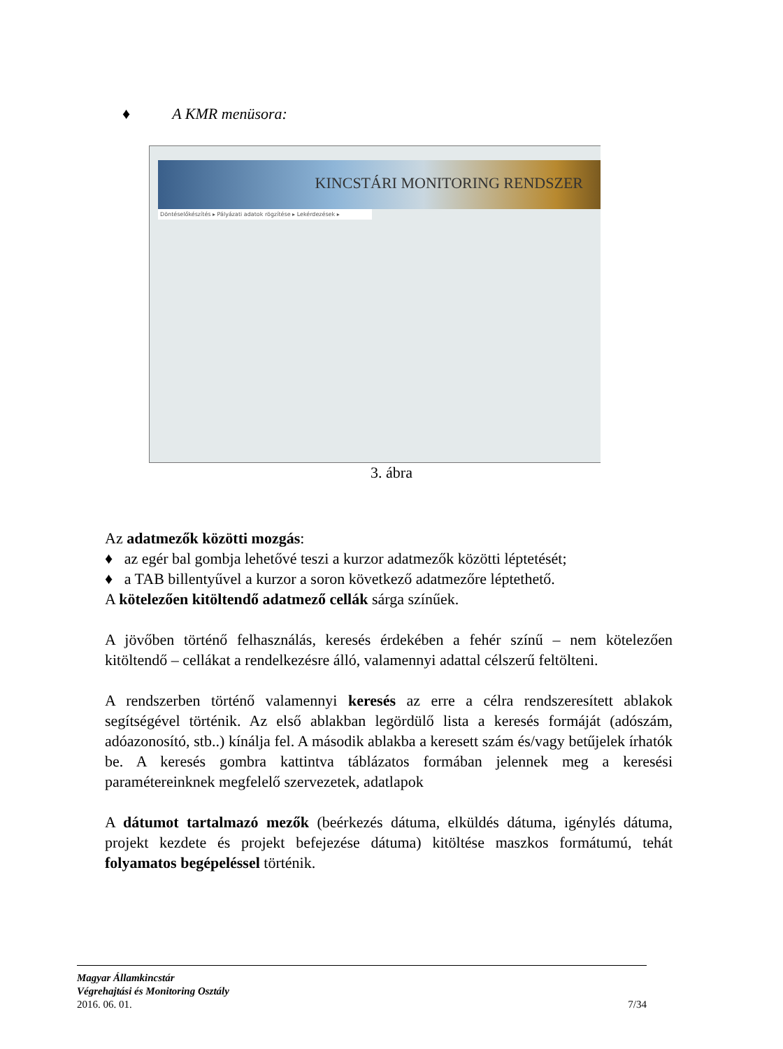♦ A KMR menüsora:
KINCSTÁRI MONITORING RENDSZER
Döntéselőkészítés ▸ Pályázati adatok rögzítése ▸ Lekérdezések ▸
3. ábra
Az adatmezők közötti mozgás:
♦ az egér bal gombja lehetővé teszi a kurzor adatmezők közötti léptetését;
♦ a TAB billentyűvel a kurzor a soron következő adatmezőre léptethető.
A kötelezően kitöltendő adatmező cellák sárga színűek.
A jövőben történő felhasználás, keresés érdekében a fehér színű – nem kötelezően kitöltendő – cellákat a rendelkezésre álló, valamennyi adattal célszerű feltölteni.
A rendszerben történő valamennyi keresés az erre a célra rendszeresített ablakok segítségével történik. Az első ablakban legördülő lista a keresés formáját (adószám, adóazonosító, stb..) kínálja fel. A második ablakba a keresett szám és/vagy betűjelek írhatók be. A keresés gombra kattintva táblázatos formában jelennek meg a keresési paramétereinknek megfelelő szervezetek, adatlapok
A dátumot tartalmazó mezők (beérkezés dátuma, elküldés dátuma, igénylés dátuma, projekt kezdete és projekt befejezése dátuma) kitöltése maszkos formátumú, tehát folyamatos begépeléssel történik.
Magyar Államkincstár
Végrehajtási és Monitoring Osztály
2016. 06. 01. 7/34